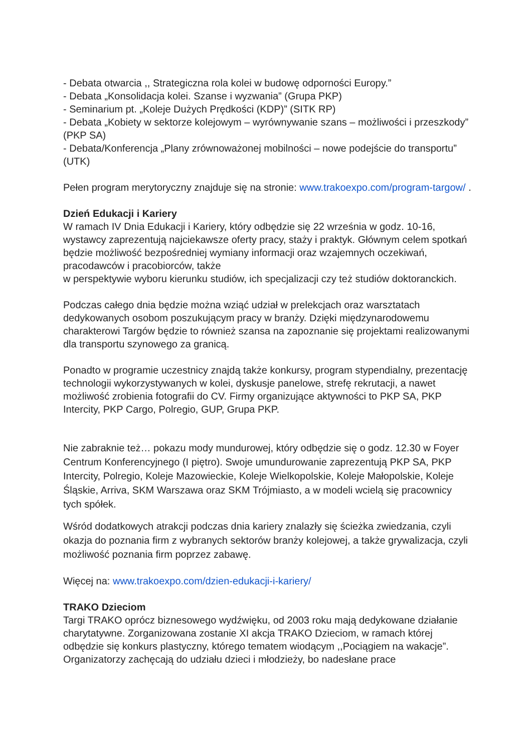- Debata otwarcia ,, Strategiczna rola kolei w budowę odporności Europy.”
- Debata „Konsolidacja kolei. Szanse i wyzwania” (Grupa PKP)
- Seminarium pt. „Koleje Dużych Prędkości (KDP)” (SITK RP)
- Debata „Kobiety w sektorze kolejowym – wyrównywanie szans – możliwości i przeszkody” (PKP SA)
- Debata/Konferencja „Plany zrównoważonej mobilności – nowe podejście do transportu” (UTK)
Pełen program merytoryczny znajduje się na stronie: www.trakoexpo.com/program-targow/ .
Dzień Edukacji i Kariery
W ramach IV Dnia Edukacji i Kariery, który odbędzie się 22 września w godz. 10-16, wystawcy zaprezentują najciekawsze oferty pracy, staży i praktyk. Głównym celem spotkań będzie możliwość bezpośredniej wymiany informacji oraz wzajemnych oczekiwań, pracodawców i pracobiorców, także
w perspektywie wyboru kierunku studiów, ich specjalizacji czy też studiów doktoranckich.
Podczas całego dnia będzie można wziąć udział w prelekcjach oraz warsztatach dedykowanych osobom poszukującym pracy w branży. Dzięki międzynarodowemu charakterowi Targów będzie to również szansa na zapoznanie się projektami realizowanymi dla transportu szynowego za granicą.
Ponadto w programie uczestnicy znajdą także konkursy, program stypendialny, prezentację technologii wykorzystywanych w kolei, dyskusje panelowe, strefę rekrutacji, a nawet możliwość zrobienia fotografii do CV. Firmy organizujące aktywności to PKP SA, PKP Intercity, PKP Cargo, Polregio, GUP, Grupa PKP.
Nie zabraknie też… pokazu mody mundurowej, który odbędzie się o godz. 12.30 w Foyer Centrum Konferencyjnego (I piętro). Swoje umundurowanie zaprezentują PKP SA, PKP Intercity, Polregio, Koleje Mazowieckie, Koleje Wielkopolskie, Koleje Małopolskie, Koleje Śląskie, Arriva, SKM Warszawa oraz SKM Trójmiasto, a w modeli wcielą się pracownicy tych spółek.
Wśród dodatkowych atrakcji podczas dnia kariery znalazły się ścieżka zwiedzania, czyli okazja do poznania firm z wybranych sektorów branży kolejowej, a także grywalizacja, czyli możliwość poznania firm poprzez zabawę.
Więcej na: www.trakoexpo.com/dzien-edukacji-i-kariery/
TRAKO Dzieciom
Targi TRAKO oprócz biznesowego wydźwięku, od 2003 roku mają dedykowane działanie charytatywne. Zorganizowana zostanie XI akcja TRAKO Dzieciom, w ramach której odbędzie się konkurs plastyczny, którego tematem wiodącym ,,Pociągiem na wakacje”. Organizatorzy zachęcają do udziału dzieci i młodzieży, bo nadesłane prace